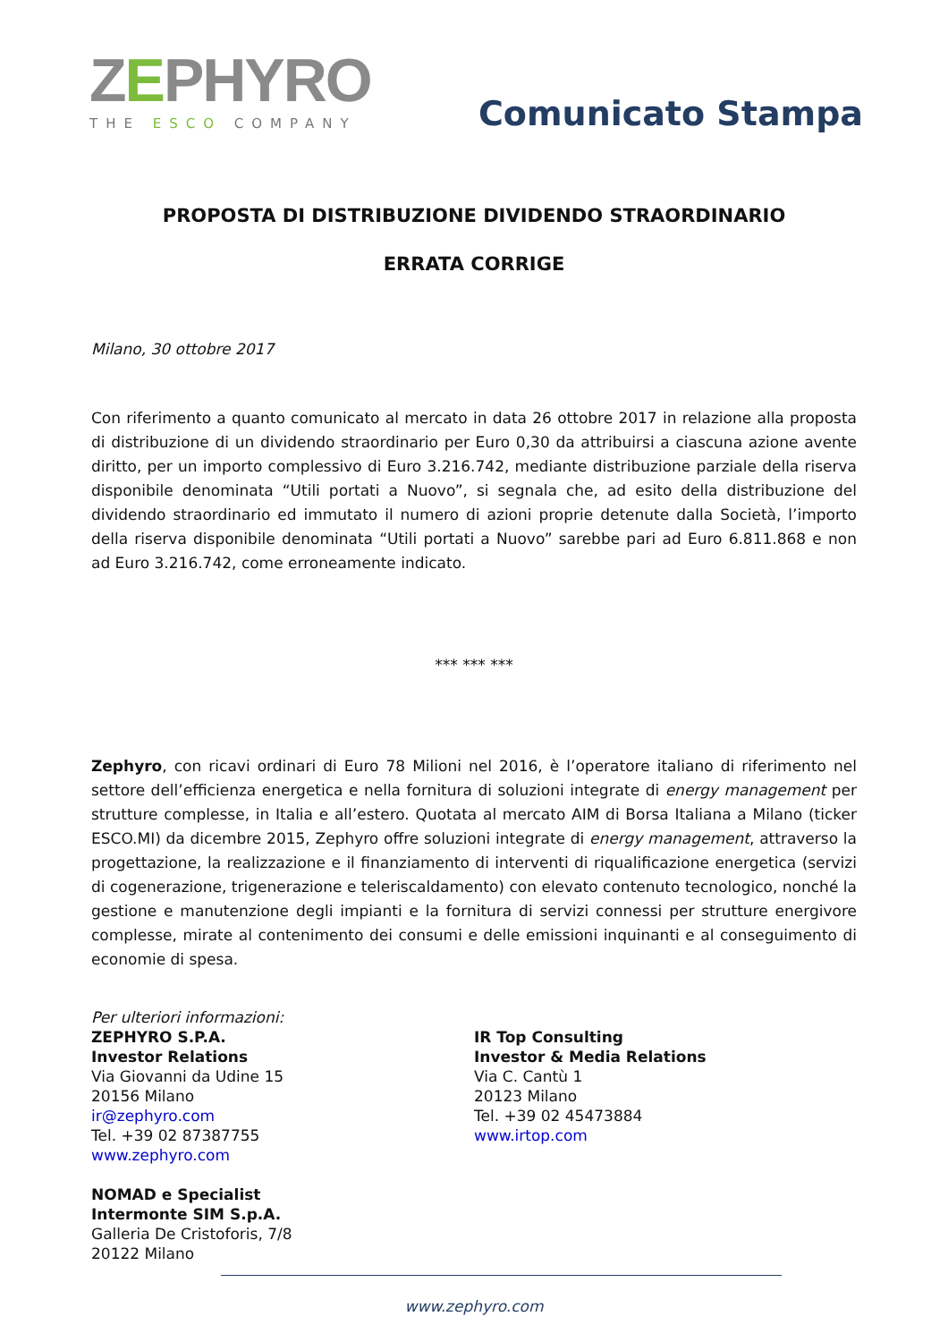ZEPHYRO
THE ESCO COMPANY
Comunicato Stampa
PROPOSTA DI DISTRIBUZIONE DIVIDENDO STRAORDINARIO
ERRATA CORRIGE
Milano, 30 ottobre 2017
Con riferimento a quanto comunicato al mercato in data 26 ottobre 2017 in relazione alla proposta di distribuzione di un dividendo straordinario per Euro 0,30 da attribuirsi a ciascuna azione avente diritto, per un importo complessivo di Euro 3.216.742, mediante distribuzione parziale della riserva disponibile denominata “Utili portati a Nuovo”, si segnala che, ad esito della distribuzione del dividendo straordinario ed immutato il numero di azioni proprie detenute dalla Società, l’importo della riserva disponibile denominata “Utili portati a Nuovo” sarebbe pari ad Euro 6.811.868 e non ad Euro 3.216.742, come erroneamente indicato.
*** *** ***
Zephyro, con ricavi ordinari di Euro 78 Milioni nel 2016, è l’operatore italiano di riferimento nel settore dell’efficienza energetica e nella fornitura di soluzioni integrate di energy management per strutture complesse, in Italia e all’estero. Quotata al mercato AIM di Borsa Italiana a Milano (ticker ESCO.MI) da dicembre 2015, Zephyro offre soluzioni integrate di energy management, attraverso la progettazione, la realizzazione e il finanziamento di interventi di riqualificazione energetica (servizi di cogenerazione, trigenerazione e teleriscaldamento) con elevato contenuto tecnologico, nonché la gestione e manutenzione degli impianti e la fornitura di servizi connessi per strutture energivore complesse, mirate al contenimento dei consumi e delle emissioni inquinanti e al conseguimento di economie di spesa.
Per ulteriori informazioni:
ZEPHYRO S.P.A.
Investor Relations
Via Giovanni da Udine 15
20156 Milano
ir@zephyro.com
Tel. +39 02 87387755
www.zephyro.com
NOMAD e Specialist
Intermonte SIM S.p.A.
Galleria De Cristoforis, 7/8
20122 Milano
IR Top Consulting
Investor & Media Relations
Via C. Cantù 1
20123 Milano
Tel. +39 02 45473884
www.irtop.com
www.zephyro.com